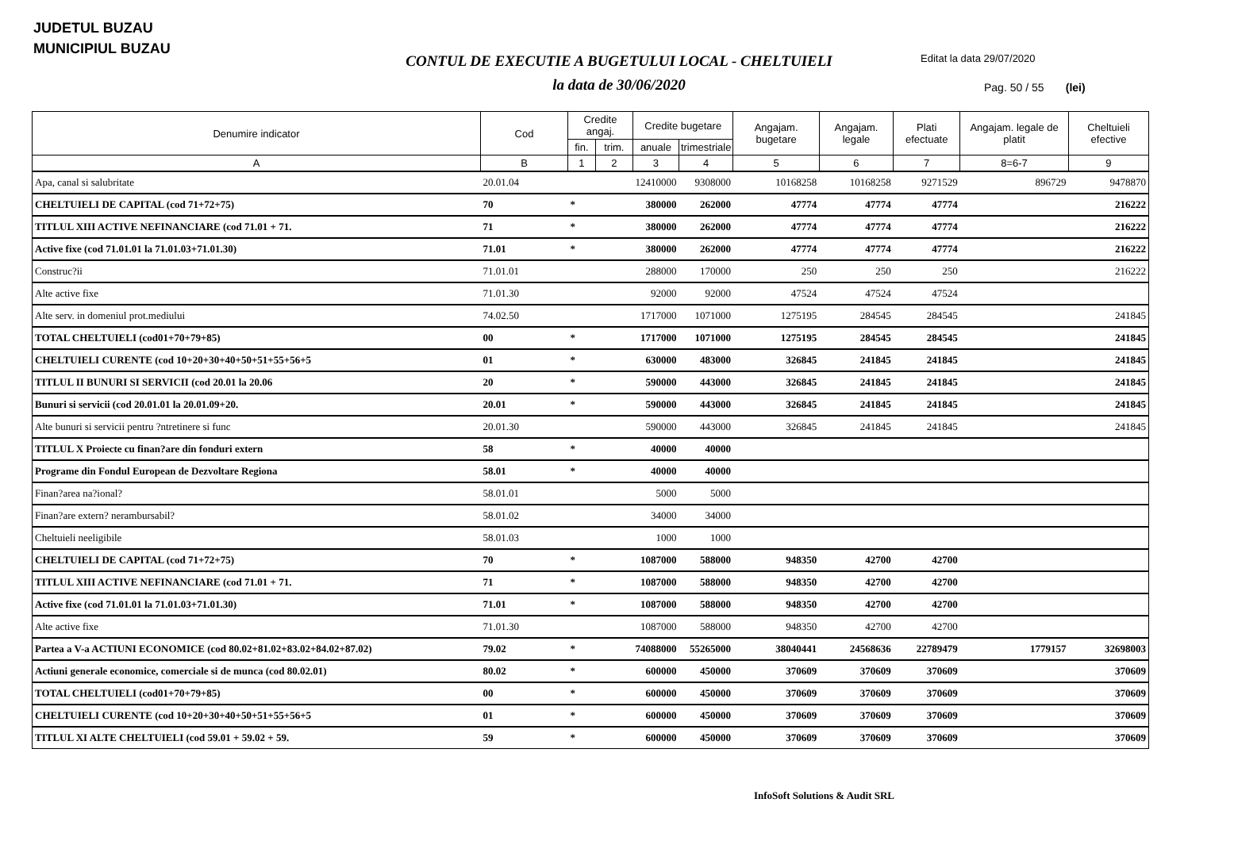JUDETUL BUZAU
MUNICIPIUL BUZAU
CONTUL DE EXECUTIE A BUGETULUI LOCAL - CHELTUIELI
la data de 30/06/2020
Editat la data 29/07/2020
Pag. 50 / 55 (lei)
| Denumire indicator | Cod | Credite angaj. | | Credite bugetare | | Angajam. bugetare | Angajam. legale | Plati efectuate | Angajam. legale de platit | Cheltuieli efective |
| --- | --- | --- | --- | --- | --- | --- | --- | --- | --- | --- |
| | | fin. | trim. | anuale | trimestriale | | | | | |
| A | B | 1 | 2 | 3 | 4 | 5 | 6 | 7 | 8=6-7 | 9 |
| Apa, canal si salubritate | 20.01.04 | | | 12410000 | 9308000 | 10168258 | 10168258 | 9271529 | 896729 | 9478870 |
| CHELTUIELI DE CAPITAL (cod 71+72+75) | 70 | * | | 380000 | 262000 | 47774 | 47774 | 47774 | | 216222 |
| TITLUL XIII ACTIVE NEFINANCIARE (cod 71.01 + 71. | 71 | * | | 380000 | 262000 | 47774 | 47774 | 47774 | | 216222 |
| Active fixe (cod 71.01.01 la 71.01.03+71.01.30) | 71.01 | * | | 380000 | 262000 | 47774 | 47774 | 47774 | | 216222 |
| Construc?ii | 71.01.01 | | | 288000 | 170000 | 250 | 250 | 250 | | 216222 |
| Alte active fixe | 71.01.30 | | | 92000 | 92000 | 47524 | 47524 | 47524 | | |
| Alte serv. in domeniul prot.mediului | 74.02.50 | | | 1717000 | 1071000 | 1275195 | 284545 | 284545 | | 241845 |
| TOTAL CHELTUIELI (cod01+70+79+85) | 00 | * | | 1717000 | 1071000 | 1275195 | 284545 | 284545 | | 241845 |
| CHELTUIELI CURENTE (cod 10+20+30+40+50+51+55+56+5 | 01 | * | | 630000 | 483000 | 326845 | 241845 | 241845 | | 241845 |
| TITLUL II BUNURI SI SERVICII (cod 20.01 la 20.06 | 20 | * | | 590000 | 443000 | 326845 | 241845 | 241845 | | 241845 |
| Bunuri si servicii (cod 20.01.01 la 20.01.09+20. | 20.01 | * | | 590000 | 443000 | 326845 | 241845 | 241845 | | 241845 |
| Alte bunuri si servicii pentru ?ntretinere si func | 20.01.30 | | | 590000 | 443000 | 326845 | 241845 | 241845 | | 241845 |
| TITLUL X Proiecte cu finan?are din fonduri extern | 58 | * | | 40000 | 40000 | | | | | |
| Programe din Fondul European de Dezvoltare Regiona | 58.01 | * | | 40000 | 40000 | | | | | |
| Finan?area na?ional? | 58.01.01 | | | 5000 | 5000 | | | | | |
| Finan?are extern? nerambursabil? | 58.01.02 | | | 34000 | 34000 | | | | | |
| Cheltuieli neeligibile | 58.01.03 | | | 1000 | 1000 | | | | | |
| CHELTUIELI DE CAPITAL (cod 71+72+75) | 70 | * | | 1087000 | 588000 | 948350 | 42700 | 42700 | | |
| TITLUL XIII ACTIVE NEFINANCIARE (cod 71.01 + 71. | 71 | * | | 1087000 | 588000 | 948350 | 42700 | 42700 | | |
| Active fixe (cod 71.01.01 la 71.01.03+71.01.30) | 71.01 | * | | 1087000 | 588000 | 948350 | 42700 | 42700 | | |
| Alte active fixe | 71.01.30 | | | 1087000 | 588000 | 948350 | 42700 | 42700 | | |
| Partea a V-a ACTIUNI ECONOMICE (cod 80.02+81.02+83.02+84.02+87.02) | 79.02 | * | | 74088000 | 55265000 | 38040441 | 24568636 | 22789479 | 1779157 | 32698003 |
| Actiuni generale economice, comerciale si de munca (cod 80.02.01) | 80.02 | * | | 600000 | 450000 | 370609 | 370609 | 370609 | | 370609 |
| TOTAL CHELTUIELI (cod01+70+79+85) | 00 | * | | 600000 | 450000 | 370609 | 370609 | 370609 | | 370609 |
| CHELTUIELI CURENTE (cod 10+20+30+40+50+51+55+56+5 | 01 | * | | 600000 | 450000 | 370609 | 370609 | 370609 | | 370609 |
| TITLUL XI ALTE CHELTUIELI (cod 59.01 + 59.02 + 59. | 59 | * | | 600000 | 450000 | 370609 | 370609 | 370609 | | 370609 |
InfoSoft Solutions & Audit SRL